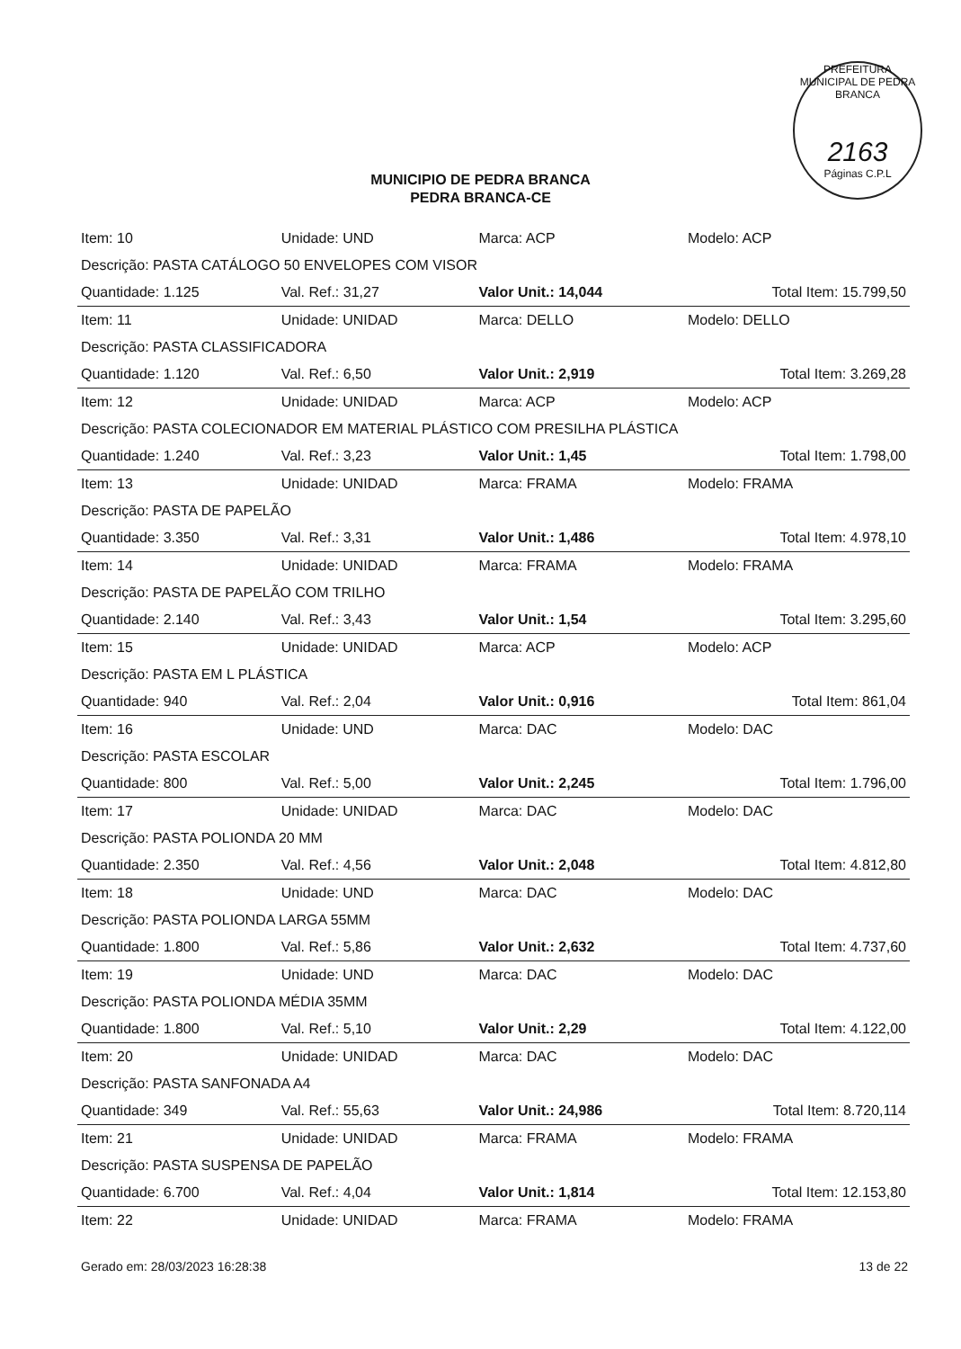PREFEITURA MUNICIPAL DE PEDRA BRANCA
2163
Páginas C.P.L
MUNICIPIO DE PEDRA BRANCA
PEDRA BRANCA-CE
| Item: 10 | Unidade: UND | Marca: ACP | Modelo: ACP | |
| Descrição: PASTA CATÁLOGO 50 ENVELOPES COM VISOR | | | | |
| Quantidade: 1.125 | Val. Ref.: 31,27 | Valor Unit.: 14,044 | | Total Item: 15.799,50 |
| Item: 11 | Unidade: UNIDAD | Marca: DELLO | Modelo: DELLO | |
| Descrição: PASTA CLASSIFICADORA | | | | |
| Quantidade: 1.120 | Val. Ref.: 6,50 | Valor Unit.: 2,919 | | Total Item: 3.269,28 |
| Item: 12 | Unidade: UNIDAD | Marca: ACP | Modelo: ACP | |
| Descrição: PASTA COLECIONADOR EM MATERIAL PLÁSTICO COM PRESILHA PLÁSTICA | | | | |
| Quantidade: 1.240 | Val. Ref.: 3,23 | Valor Unit.: 1,45 | | Total Item: 1.798,00 |
| Item: 13 | Unidade: UNIDAD | Marca: FRAMA | Modelo: FRAMA | |
| Descrição: PASTA DE PAPELÃO | | | | |
| Quantidade: 3.350 | Val. Ref.: 3,31 | Valor Unit.: 1,486 | | Total Item: 4.978,10 |
| Item: 14 | Unidade: UNIDAD | Marca: FRAMA | Modelo: FRAMA | |
| Descrição: PASTA DE PAPELÃO COM TRILHO | | | | |
| Quantidade: 2.140 | Val. Ref.: 3,43 | Valor Unit.: 1,54 | | Total Item: 3.295,60 |
| Item: 15 | Unidade: UNIDAD | Marca: ACP | Modelo: ACP | |
| Descrição: PASTA EM L PLÁSTICA | | | | |
| Quantidade: 940 | Val. Ref.: 2,04 | Valor Unit.: 0,916 | | Total Item: 861,04 |
| Item: 16 | Unidade: UND | Marca: DAC | Modelo: DAC | |
| Descrição: PASTA ESCOLAR | | | | |
| Quantidade: 800 | Val. Ref.: 5,00 | Valor Unit.: 2,245 | | Total Item: 1.796,00 |
| Item: 17 | Unidade: UNIDAD | Marca: DAC | Modelo: DAC | |
| Descrição: PASTA POLIONDA 20 MM | | | | |
| Quantidade: 2.350 | Val. Ref.: 4,56 | Valor Unit.: 2,048 | | Total Item: 4.812,80 |
| Item: 18 | Unidade: UND | Marca: DAC | Modelo: DAC | |
| Descrição: PASTA POLIONDA LARGA 55MM | | | | |
| Quantidade: 1.800 | Val. Ref.: 5,86 | Valor Unit.: 2,632 | | Total Item: 4.737,60 |
| Item: 19 | Unidade: UND | Marca: DAC | Modelo: DAC | |
| Descrição: PASTA POLIONDA MÉDIA 35MM | | | | |
| Quantidade: 1.800 | Val. Ref.: 5,10 | Valor Unit.: 2,29 | | Total Item: 4.122,00 |
| Item: 20 | Unidade: UNIDAD | Marca: DAC | Modelo: DAC | |
| Descrição: PASTA SANFONADA A4 | | | | |
| Quantidade: 349 | Val. Ref.: 55,63 | Valor Unit.: 24,986 | | Total Item: 8.720,114 |
| Item: 21 | Unidade: UNIDAD | Marca: FRAMA | Modelo: FRAMA | |
| Descrição: PASTA SUSPENSA DE PAPELÃO | | | | |
| Quantidade: 6.700 | Val. Ref.: 4,04 | Valor Unit.: 1,814 | | Total Item: 12.153,80 |
| Item: 22 | Unidade: UNIDAD | Marca: FRAMA | Modelo: FRAMA | |
Gerado em: 28/03/2023 16:28:38 13 de 22